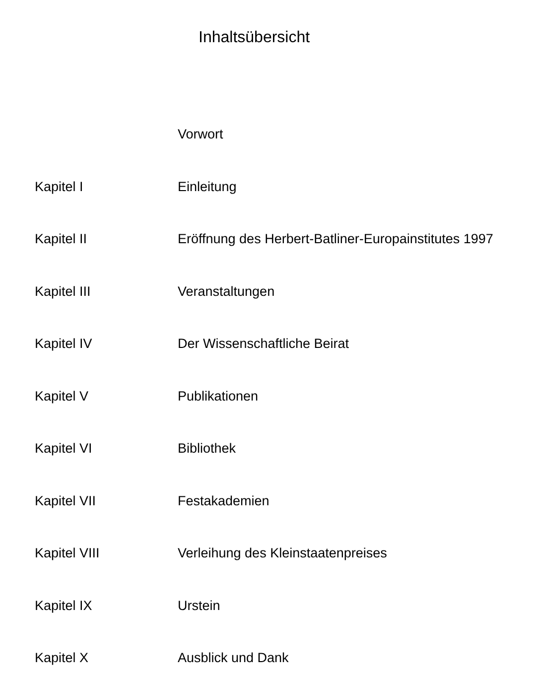Inhaltsübersicht
| | Vorwort |
| Kapitel I | Einleitung |
| Kapitel II | Eröffnung des Herbert-Batliner-Europainstitutes 1997 |
| Kapitel III | Veranstaltungen |
| Kapitel IV | Der Wissenschaftliche Beirat |
| Kapitel V | Publikationen |
| Kapitel VI | Bibliothek |
| Kapitel VII | Festakademien |
| Kapitel VIII | Verleihung des Kleinstaatenpreises |
| Kapitel IX | Urstein |
| Kapitel X | Ausblick und Dank |